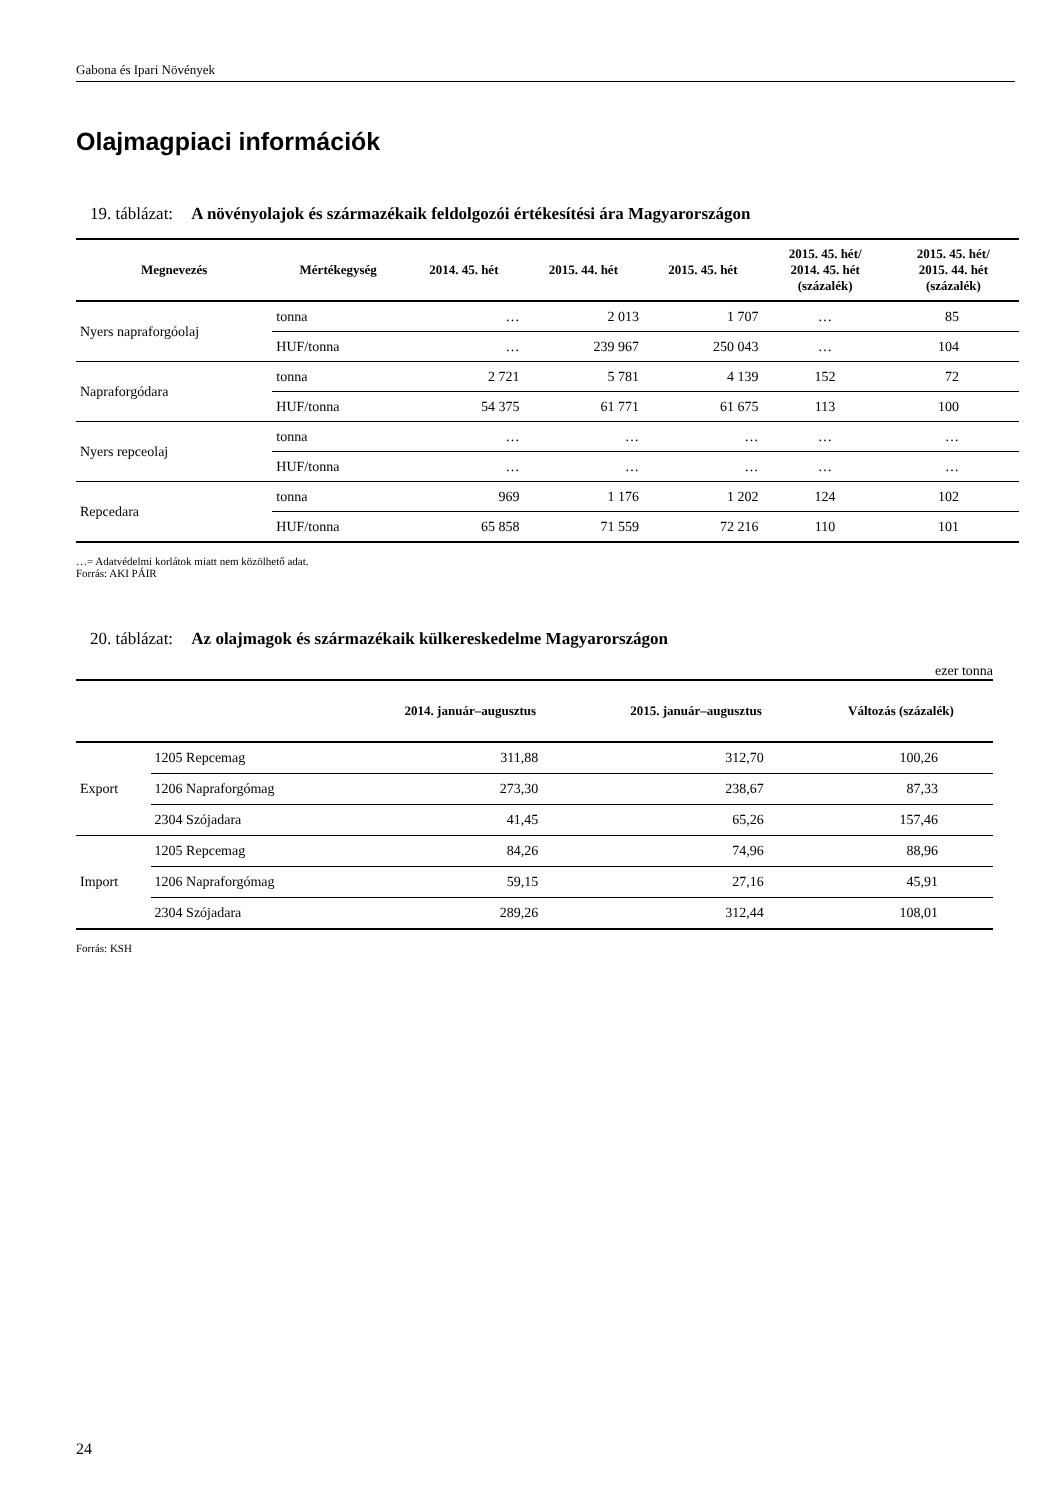Gabona és Ipari Növények
Olajmagpiaci információk
19. táblázat: A növényolajok és származékaik feldolgozói értékesítési ára Magyarországon
| Megnevezés | Mértékegység | 2014. 45. hét | 2015. 44. hét | 2015. 45. hét | 2015. 45. hét/ 2014. 45. hét (százalék) | 2015. 45. hét/ 2015. 44. hét (százalék) |
| --- | --- | --- | --- | --- | --- | --- |
| Nyers napraforgóolaj | tonna | … | 2 013 | 1 707 | … | 85 |
| | HUF/tonna | … | 239 967 | 250 043 | … | 104 |
| Napraforgódara | tonna | 2 721 | 5 781 | 4 139 | 152 | 72 |
| | HUF/tonna | 54 375 | 61 771 | 61 675 | 113 | 100 |
| Nyers repceolaj | tonna | … | … | … | … | … |
| | HUF/tonna | … | … | … | … | … |
| Repcedara | tonna | 969 | 1 176 | 1 202 | 124 | 102 |
| | HUF/tonna | 65 858 | 71 559 | 72 216 | 110 | 101 |
…= Adatvédelmi korlátok miatt nem közölhető adat.
Forrás: AKI PÁIR
20. táblázat: Az olajmagok és származékaik külkereskedelme Magyarországon
ezer tonna
| | | 2014. január–augusztus | 2015. január–augusztus | Változás (százalék) |
| --- | --- | --- | --- | --- |
| Export | 1205 Repcemag | 311,88 | 312,70 | 100,26 |
| | 1206 Napraforgómag | 273,30 | 238,67 | 87,33 |
| | 2304 Szójadara | 41,45 | 65,26 | 157,46 |
| Import | 1205 Repcemag | 84,26 | 74,96 | 88,96 |
| | 1206 Napraforgómag | 59,15 | 27,16 | 45,91 |
| | 2304 Szójadara | 289,26 | 312,44 | 108,01 |
Forrás: KSH
24